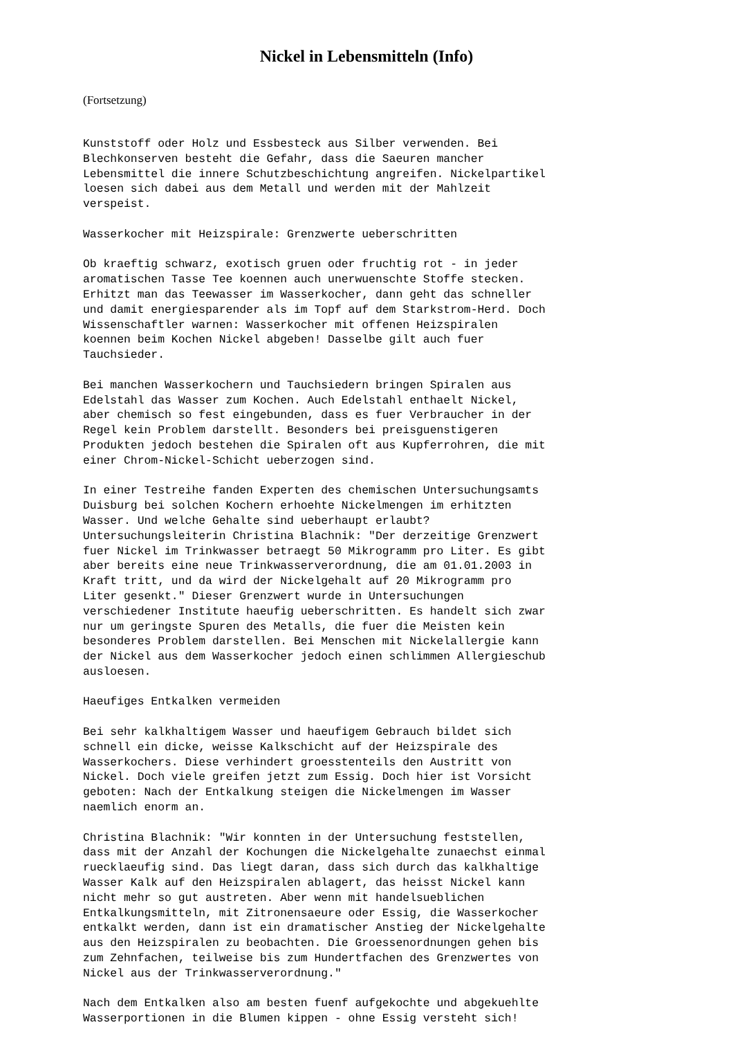Nickel in Lebensmitteln (Info)
(Fortsetzung)
Kunststoff oder Holz und Essbesteck aus Silber verwenden. Bei
Blechkonserven besteht die Gefahr, dass die Saeuren mancher
Lebensmittel die innere Schutzbeschichtung angreifen. Nickelpartikel
loesen sich dabei aus dem Metall und werden mit der Mahlzeit
verspeist.

Wasserkocher mit Heizspirale: Grenzwerte ueberschritten

Ob kraeftig schwarz, exotisch gruen oder fruchtig rot - in jeder
aromatischen Tasse Tee koennen auch unerwuenschte Stoffe stecken.
Erhitzt man das Teewasser im Wasserkocher, dann geht das schneller
und damit energiesparender als im Topf auf dem Starkstrom-Herd. Doch
Wissenschaftler warnen: Wasserkocher mit offenen Heizspiralen
koennen beim Kochen Nickel abgeben! Dasselbe gilt auch fuer
Tauchsieder.

Bei manchen Wasserkochern und Tauchsiedern bringen Spiralen aus
Edelstahl das Wasser zum Kochen. Auch Edelstahl enthaelt Nickel,
aber chemisch so fest eingebunden, dass es fuer Verbraucher in der
Regel kein Problem darstellt. Besonders bei preisguenstigeren
Produkten jedoch bestehen die Spiralen oft aus Kupferrohren, die mit
einer Chrom-Nickel-Schicht ueberzogen sind.

In einer Testreihe fanden Experten des chemischen Untersuchungsamts
Duisburg bei solchen Kochern erhoehte Nickelmengen im erhitzten
Wasser. Und welche Gehalte sind ueberhaupt erlaubt?
Untersuchungsleiterin Christina Blachnik: "Der derzeitige Grenzwert
fuer Nickel im Trinkwasser betraegt 50 Mikrogramm pro Liter. Es gibt
aber bereits eine neue Trinkwasserverordnung, die am 01.01.2003 in
Kraft tritt, und da wird der Nickelgehalt auf 20 Mikrogramm pro
Liter gesenkt." Dieser Grenzwert wurde in Untersuchungen
verschiedener Institute haeufig ueberschritten. Es handelt sich zwar
nur um geringste Spuren des Metalls, die fuer die Meisten kein
besonderes Problem darstellen. Bei Menschen mit Nickelallergie kann
der Nickel aus dem Wasserkocher jedoch einen schlimmen Allergieschub
ausloesen.

Haeufiges Entkalken vermeiden

Bei sehr kalkhaltigem Wasser und haeufigem Gebrauch bildet sich
schnell ein dicke, weisse Kalkschicht auf der Heizspirale des
Wasserkochers. Diese verhindert groesstenteils den Austritt von
Nickel. Doch viele greifen jetzt zum Essig. Doch hier ist Vorsicht
geboten: Nach der Entkalkung steigen die Nickelmengen im Wasser
naemlich enorm an.

Christina Blachnik: "Wir konnten in der Untersuchung feststellen,
dass mit der Anzahl der Kochungen die Nickelgehalte zunaechst einmal
ruecklaeufig sind. Das liegt daran, dass sich durch das kalkhaltige
Wasser Kalk auf den Heizspiralen ablagert, das heisst Nickel kann
nicht mehr so gut austreten. Aber wenn mit handelsueblichen
Entkalkungsmitteln, mit Zitronensaeure oder Essig, die Wasserkocher
entkalkt werden, dann ist ein dramatischer Anstieg der Nickelgehalte
aus den Heizspiralen zu beobachten. Die Groessenordnungen gehen bis
zum Zehnfachen, teilweise bis zum Hundertfachen des Grenzwertes von
Nickel aus der Trinkwasserverordnung."

Nach dem Entkalken also am besten fuenf aufgekochte und abgekuehlte
Wasserportionen in die Blumen kippen - ohne Essig versteht sich!